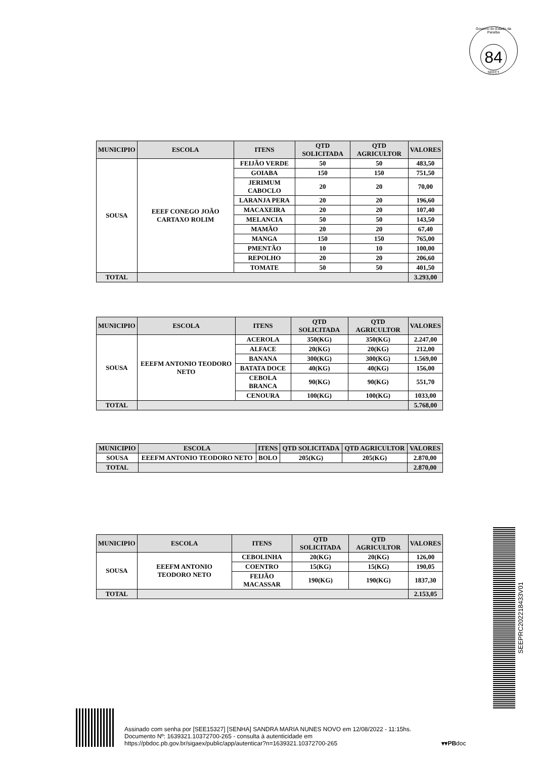Governo do Estado da Paraíba
84
SEECT
| MUNICIPIO | ESCOLA | ITENS | QTD SOLICITADA | QTD AGRICULTOR | VALORES |
| --- | --- | --- | --- | --- | --- |
| SOUSA | EEEF CONEGO JOÃO CARTAXO ROLIM | FEIJÃO VERDE | 50 | 50 | 483,50 |
| | | GOIABA | 150 | 150 | 751,50 |
| | | JERIMUM CABOCLO | 20 | 20 | 70,00 |
| | | LARANJA PERA | 20 | 20 | 196,60 |
| | | MACAXEIRA | 20 | 20 | 107,40 |
| | | MELANCIA | 50 | 50 | 143,50 |
| | | MAMÃO | 20 | 20 | 67,40 |
| | | MANGA | 150 | 150 | 765,00 |
| | | PMENTÃO | 10 | 10 | 100,00 |
| | | REPOLHO | 20 | 20 | 206,60 |
| | | TOMATE | 50 | 50 | 401,50 |
| TOTAL | | | | | 3.293,00 |
| MUNICIPIO | ESCOLA | ITENS | QTD SOLICITADA | QTD AGRICULTOR | VALORES |
| --- | --- | --- | --- | --- | --- |
| SOUSA | EEEFM ANTONIO TEODORO NETO | ACEROLA | 350(KG) | 350(KG) | 2.247,00 |
| | | ALFACE | 20(KG) | 20(KG) | 212,00 |
| | | BANANA | 300(KG) | 300(KG) | 1.569,00 |
| | | BATATA DOCE | 40(KG) | 40(KG) | 156,00 |
| | | CEBOLA BRANCA | 90(KG) | 90(KG) | 551,70 |
| | | CENOURA | 100(KG) | 100(KG) | 1033,00 |
| TOTAL | | | | | 5.768,00 |
| MUNICIPIO | ESCOLA | ITENS | QTD SOLICITADA | QTD AGRICULTOR | VALORES |
| --- | --- | --- | --- | --- | --- |
| SOUSA | EEEFM ANTONIO TEODORO NETO | BOLO | 205(KG) | 205(KG) | 2.870,00 |
| TOTAL | | | | | 2.870,00 |
| MUNICIPIO | ESCOLA | ITENS | QTD SOLICITADA | QTD AGRICULTOR | VALORES |
| --- | --- | --- | --- | --- | --- |
| SOUSA | EEEFM ANTONIO TEODORO NETO | CEBOLINHA | 20(KG) | 20(KG) | 126,00 |
| | | COENTRO | 15(KG) | 15(KG) | 190,05 |
| | | FEIJÃO MACASSAR | 190(KG) | 190(KG) | 1837,30 |
| TOTAL | | | | | 2.153,05 |
SEEPRC202218433V01
Assinado com senha por [SEE15327] [SENHA] SANDRA MARIA NUNES NOVO em 12/08/2022 - 11:15hs.
Documento Nº: 1639321.10372700-265 - consulta à autenticidade em
https://pbdoc.pb.gov.br/sigaex/public/app/autenticar?n=1639321.10372700-265
▾▾PBdoc